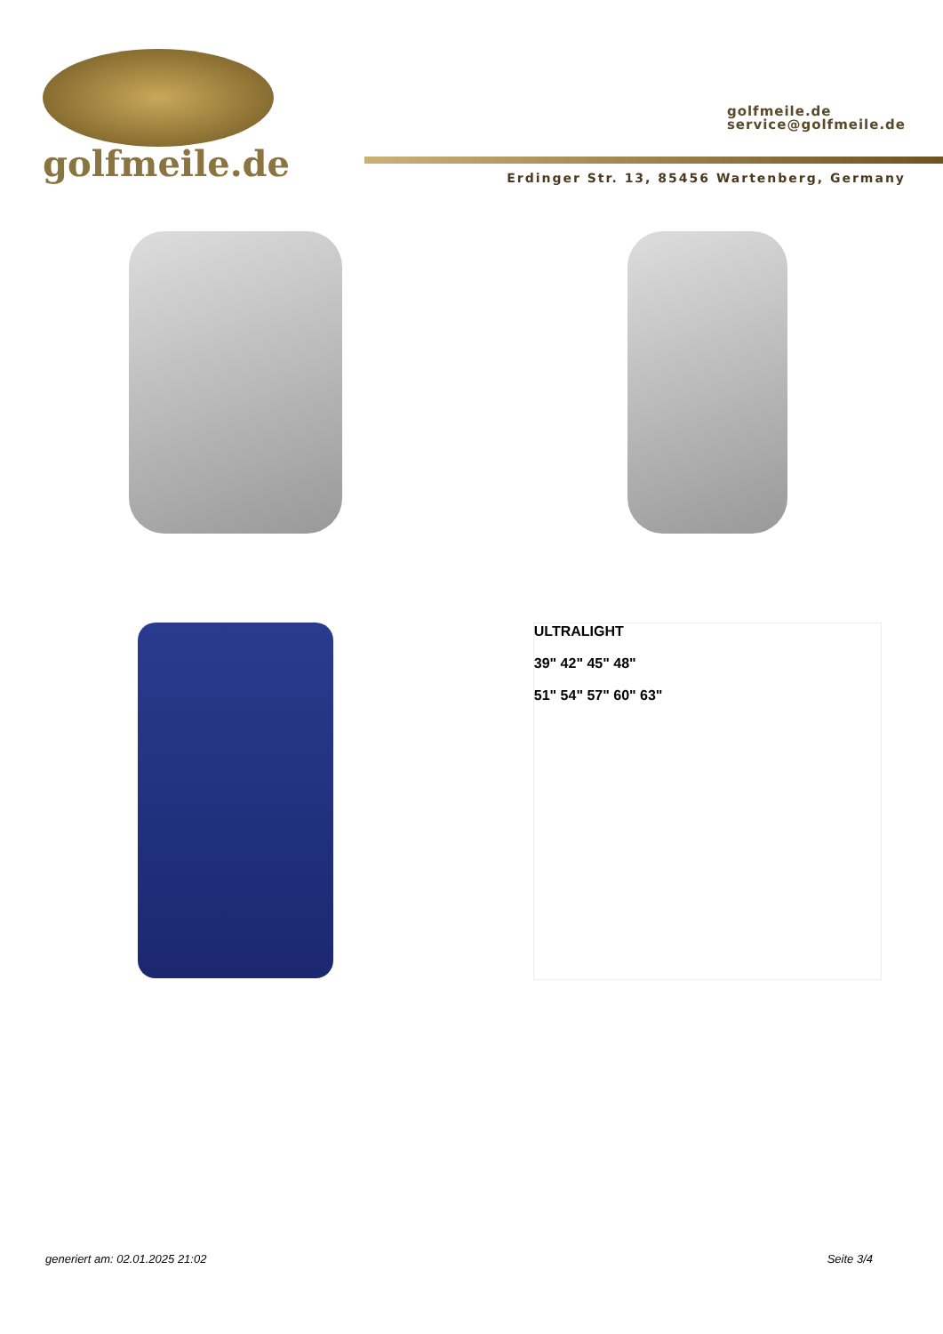golfmeile.de
golfmeile.de
service@golfmeile.de
Erdinger Str. 13, 85456 Wartenberg, Germany
ULTRALIGHT
39" 42" 45" 48"
51" 54" 57" 60" 63"
generiert am: 02.01.2025 21:02 Seite 3/4